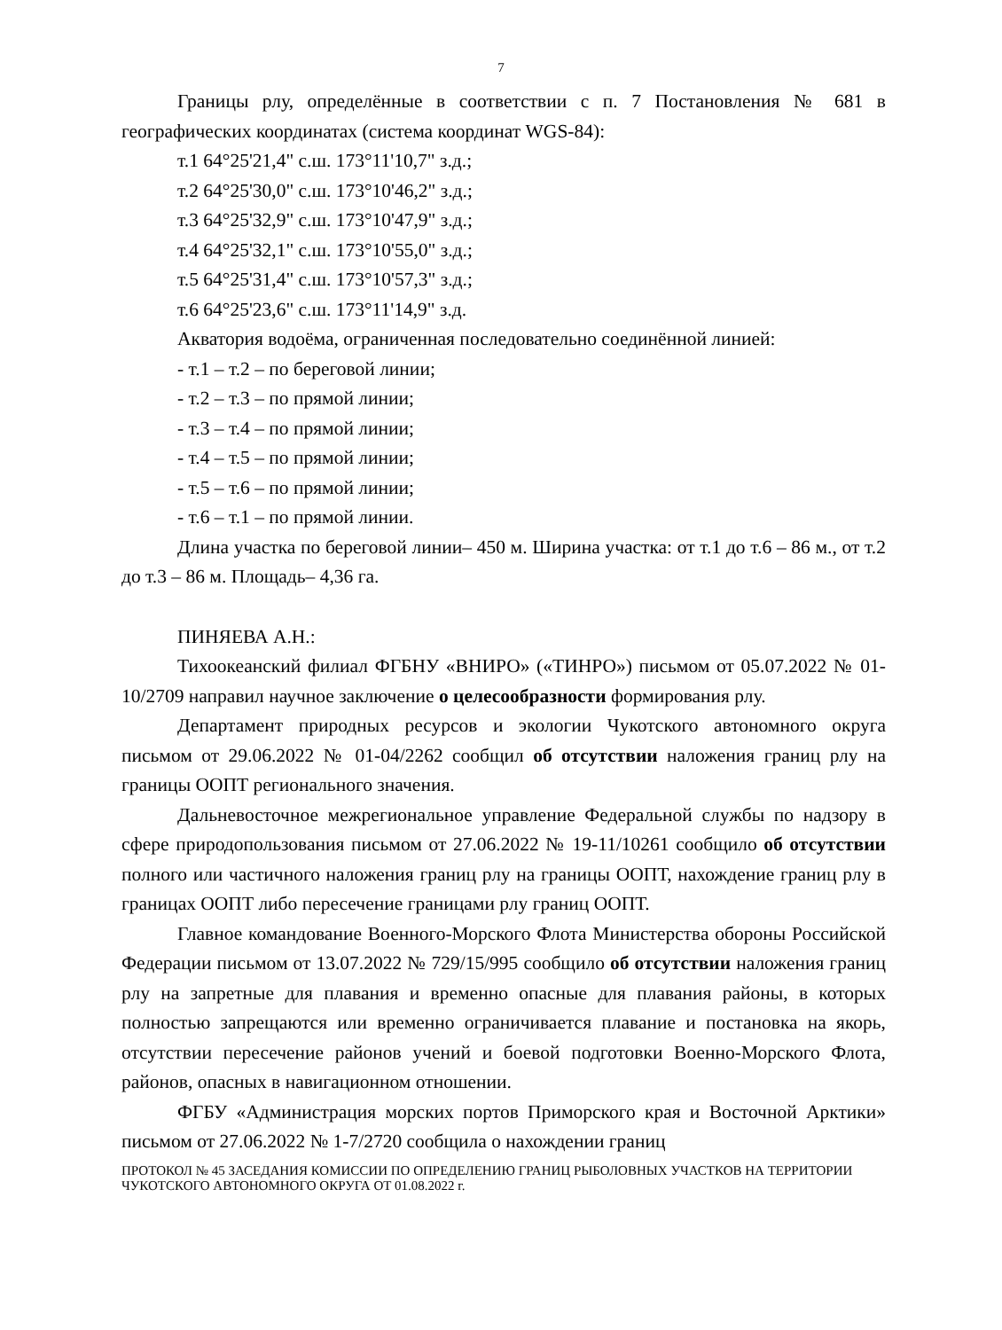7
Границы рлу, определённые в соответствии с п. 7 Постановления № 681 в географических координатах (система координат WGS-84):
т.1 64°25'21,4" с.ш. 173°11'10,7" з.д.;
т.2 64°25'30,0" с.ш. 173°10'46,2" з.д.;
т.3 64°25'32,9" с.ш. 173°10'47,9" з.д.;
т.4 64°25'32,1" с.ш. 173°10'55,0" з.д.;
т.5 64°25'31,4" с.ш. 173°10'57,3" з.д.;
т.6 64°25'23,6" с.ш. 173°11'14,9" з.д.
Акватория водоёма, ограниченная последовательно соединённой линией:
- т.1 – т.2 – по береговой линии;
- т.2 – т.3 – по прямой линии;
- т.3 – т.4 – по прямой линии;
- т.4 – т.5 – по прямой линии;
- т.5 – т.6 – по прямой линии;
- т.6 – т.1 – по прямой линии.
Длина участка по береговой линии– 450 м. Ширина участка: от т.1 до т.6 – 86 м., от т.2 до т.3 – 86 м. Площадь– 4,36 га.
ПИНЯЕВА А.Н.:
Тихоокеанский филиал ФГБНУ «ВНИРО» («ТИНРО») письмом от 05.07.2022 № 01-10/2709 направил научное заключение о целесообразности формирования рлу.
Департамент природных ресурсов и экологии Чукотского автономного округа письмом от 29.06.2022 № 01-04/2262 сообщил об отсутствии наложения границ рлу на границы ООПТ регионального значения.
Дальневосточное межрегиональное управление Федеральной службы по надзору в сфере природопользования письмом от 27.06.2022 № 19-11/10261 сообщило об отсутствии полного или частичного наложения границ рлу на границы ООПТ, нахождение границ рлу в границах ООПТ либо пересечение границами рлу границ ООПТ.
Главное командование Военного-Морского Флота Министерства обороны Российской Федерации письмом от 13.07.2022 № 729/15/995 сообщило об отсутствии наложения границ рлу на запретные для плавания и временно опасные для плавания районы, в которых полностью запрещаются или временно ограничивается плавание и постановка на якорь, отсутствии пересечение районов учений и боевой подготовки Военно-Морского Флота, районов, опасных в навигационном отношении.
ФГБУ «Администрация морских портов Приморского края и Восточной Арктики» письмом от 27.06.2022 № 1-7/2720 сообщила о нахождении границ
ПРОТОКОЛ № 45 ЗАСЕДАНИЯ КОМИССИИ ПО ОПРЕДЕЛЕНИЮ ГРАНИЦ РЫБОЛОВНЫХ УЧАСТКОВ НА ТЕРРИТОРИИ ЧУКОТСКОГО АВТОНОМНОГО ОКРУГА ОТ 01.08.2022 г.